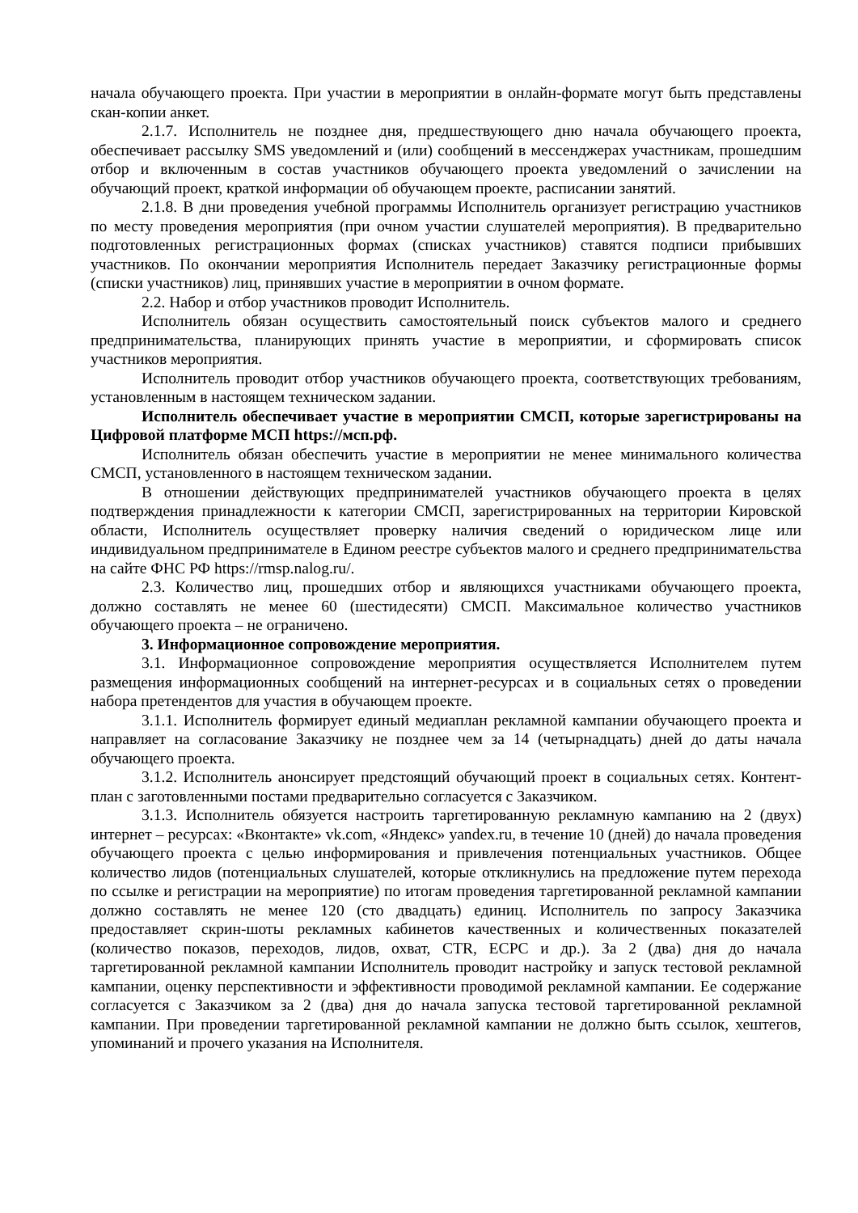начала обучающего проекта. При участии в мероприятии в онлайн-формате могут быть представлены скан-копии анкет.
2.1.7. Исполнитель не позднее дня, предшествующего дню начала обучающего проекта, обеспечивает рассылку SMS уведомлений и (или) сообщений в мессенджерах участникам, прошедшим отбор и включенным в состав участников обучающего проекта уведомлений о зачислении на обучающий проект, краткой информации об обучающем проекте, расписании занятий.
2.1.8. В дни проведения учебной программы Исполнитель организует регистрацию участников по месту проведения мероприятия (при очном участии слушателей мероприятия). В предварительно подготовленных регистрационных формах (списках участников) ставятся подписи прибывших участников. По окончании мероприятия Исполнитель передает Заказчику регистрационные формы (списки участников) лиц, принявших участие в мероприятии в очном формате.
2.2. Набор и отбор участников проводит Исполнитель.
Исполнитель обязан осуществить самостоятельный поиск субъектов малого и среднего предпринимательства, планирующих принять участие в мероприятии, и сформировать список участников мероприятия.
Исполнитель проводит отбор участников обучающего проекта, соответствующих требованиям, установленным в настоящем техническом задании.
Исполнитель обеспечивает участие в мероприятии СМСП, которые зарегистрированы на Цифровой платформе МСП https://мсп.рф.
Исполнитель обязан обеспечить участие в мероприятии не менее минимального количества СМСП, установленного в настоящем техническом задании.
В отношении действующих предпринимателей участников обучающего проекта в целях подтверждения принадлежности к категории СМСП, зарегистрированных на территории Кировской области, Исполнитель осуществляет проверку наличия сведений о юридическом лице или индивидуальном предпринимателе в Едином реестре субъектов малого и среднего предпринимательства на сайте ФНС РФ https://rmsp.nalog.ru/.
2.3. Количество лиц, прошедших отбор и являющихся участниками обучающего проекта, должно составлять не менее 60 (шестидесяти) СМСП. Максимальное количество участников обучающего проекта – не ограничено.
3. Информационное сопровождение мероприятия.
3.1. Информационное сопровождение мероприятия осуществляется Исполнителем путем размещения информационных сообщений на интернет-ресурсах и в социальных сетях о проведении набора претендентов для участия в обучающем проекте.
3.1.1. Исполнитель формирует единый медиаплан рекламной кампании обучающего проекта и направляет на согласование Заказчику не позднее чем за 14 (четырнадцать) дней до даты начала обучающего проекта.
3.1.2. Исполнитель анонсирует предстоящий обучающий проект в социальных сетях. Контент-план с заготовленными постами предварительно согласуется с Заказчиком.
3.1.3. Исполнитель обязуется настроить таргетированную рекламную кампанию на 2 (двух) интернет – ресурсах: «Вконтакте» vk.com, «Яндекс» yandex.ru, в течение 10 (дней) до начала проведения обучающего проекта с целью информирования и привлечения потенциальных участников. Общее количество лидов (потенциальных слушателей, которые откликнулись на предложение путем перехода по ссылке и регистрации на мероприятие) по итогам проведения таргетированной рекламной кампании должно составлять не менее 120 (сто двадцать) единиц. Исполнитель по запросу Заказчика предоставляет скрин-шоты рекламных кабинетов качественных и количественных показателей (количество показов, переходов, лидов, охват, CTR, ECPC и др.). За 2 (два) дня до начала таргетированной рекламной кампании Исполнитель проводит настройку и запуск тестовой рекламной кампании, оценку перспективности и эффективности проводимой рекламной кампании. Ее содержание согласуется с Заказчиком за 2 (два) дня до начала запуска тестовой таргетированной рекламной кампании. При проведении таргетированной рекламной кампании не должно быть ссылок, хештегов, упоминаний и прочего указания на Исполнителя.